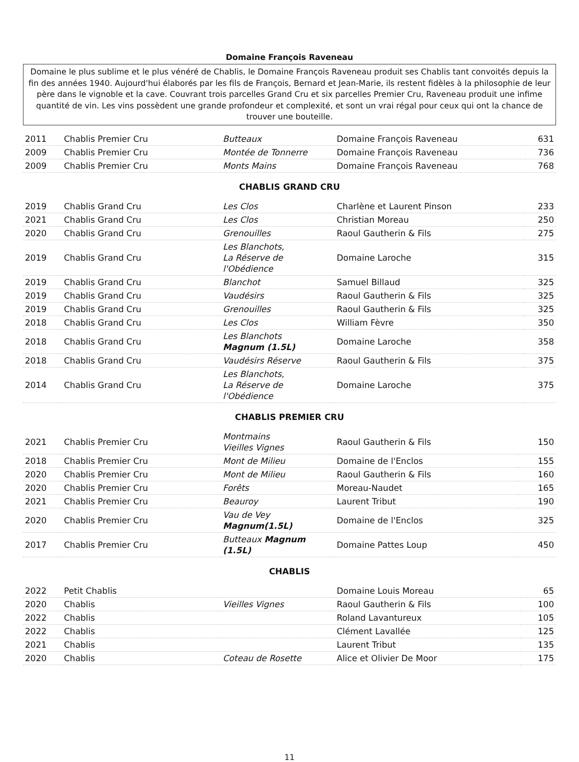Domaine François Raveneau
Domaine le plus sublime et le plus vénéré de Chablis, le Domaine François Raveneau produit ses Chablis tant convoités depuis la fin des années 1940. Aujourd'hui élaborés par les fils de François, Bernard et Jean-Marie, ils restent fidèles à la philosophie de leur père dans le vignoble et la cave. Couvrant trois parcelles Grand Cru et six parcelles Premier Cru, Raveneau produit une infime quantité de vin. Les vins possèdent une grande profondeur et complexité, et sont un vrai régal pour ceux qui ont la chance de trouver une bouteille.
| 2011 | Chablis Premier Cru | Butteaux | Domaine François Raveneau | 631 |
| 2009 | Chablis Premier Cru | Montée de Tonnerre | Domaine François Raveneau | 736 |
| 2009 | Chablis Premier Cru | Monts Mains | Domaine François Raveneau | 768 |
CHABLIS GRAND CRU
| 2019 | Chablis Grand Cru | Les Clos | Charlène et Laurent Pinson | 233 |
| 2021 | Chablis Grand Cru | Les Clos | Christian Moreau | 250 |
| 2020 | Chablis Grand Cru | Grenouilles | Raoul Gautherin & Fils | 275 |
| 2019 | Chablis Grand Cru | Les Blanchots, La Réserve de l'Obédience | Domaine Laroche | 315 |
| 2019 | Chablis Grand Cru | Blanchot | Samuel Billaud | 325 |
| 2019 | Chablis Grand Cru | Vaudésirs | Raoul Gautherin & Fils | 325 |
| 2019 | Chablis Grand Cru | Grenouilles | Raoul Gautherin & Fils | 325 |
| 2018 | Chablis Grand Cru | Les Clos | William Fèvre | 350 |
| 2018 | Chablis Grand Cru | Les Blanchots Magnum (1.5L) | Domaine Laroche | 358 |
| 2018 | Chablis Grand Cru | Vaudésirs Réserve | Raoul Gautherin & Fils | 375 |
| 2014 | Chablis Grand Cru | Les Blanchots, La Réserve de l'Obédience | Domaine Laroche | 375 |
CHABLIS PREMIER CRU
| 2021 | Chablis Premier Cru | Montmains Vieilles Vignes | Raoul Gautherin & Fils | 150 |
| 2018 | Chablis Premier Cru | Mont de Milieu | Domaine de l'Enclos | 155 |
| 2020 | Chablis Premier Cru | Mont de Milieu | Raoul Gautherin & Fils | 160 |
| 2020 | Chablis Premier Cru | Forêts | Moreau-Naudet | 165 |
| 2021 | Chablis Premier Cru | Beauroy | Laurent Tribut | 190 |
| 2020 | Chablis Premier Cru | Vau de Vey Magnum(1.5L) | Domaine de l'Enclos | 325 |
| 2017 | Chablis Premier Cru | Butteaux Magnum (1.5L) | Domaine Pattes Loup | 450 |
CHABLIS
| 2022 | Petit Chablis | | Domaine Louis Moreau | 65 |
| 2020 | Chablis | Vieilles Vignes | Raoul Gautherin & Fils | 100 |
| 2022 | Chablis | | Roland Lavantureux | 105 |
| 2022 | Chablis | | Clément Lavallée | 125 |
| 2021 | Chablis | | Laurent Tribut | 135 |
| 2020 | Chablis | Coteau de Rosette | Alice et Olivier De Moor | 175 |
11